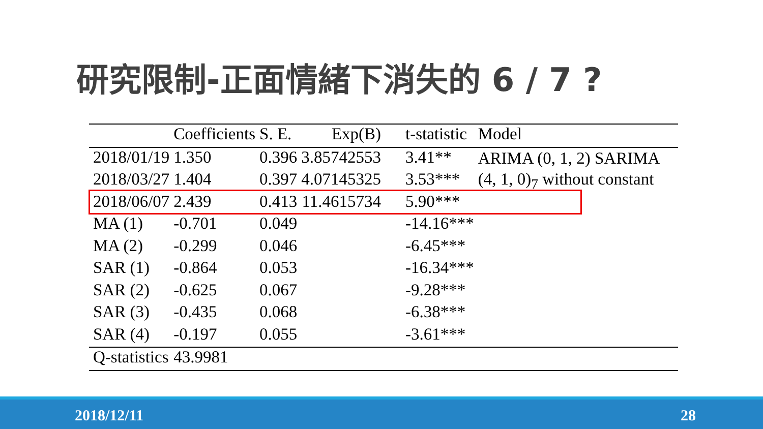研究限制-正面情緒下消失的 6 / 7 ?
| | Coefficients | S. E. | Exp(B) | t-statistic | Model |
| --- | --- | --- | --- | --- | --- |
| 2018/01/19 | 1.350 | 0.396 | 3.85742553 | 3.41** | ARIMA (0, 1, 2) SARIMA (4, 1, 0)<sub>7</sub> without constant |
| 2018/03/27 | 1.404 | 0.397 | 4.07145325 | 3.53*** | |
| 2018/06/07 | 2.439 | 0.413 | 11.4615734 | 5.90*** | |
| MA (1) | -0.701 | 0.049 | | -14.16*** | |
| MA (2) | -0.299 | 0.046 | | -6.45*** | |
| SAR (1) | -0.864 | 0.053 | | -16.34*** | |
| SAR (2) | -0.625 | 0.067 | | -9.28*** | |
| SAR (3) | -0.435 | 0.068 | | -6.38*** | |
| SAR (4) | -0.197 | 0.055 | | -3.61*** | |
| Q-statistics | 43.9981 | | | | |
2018/12/11 28